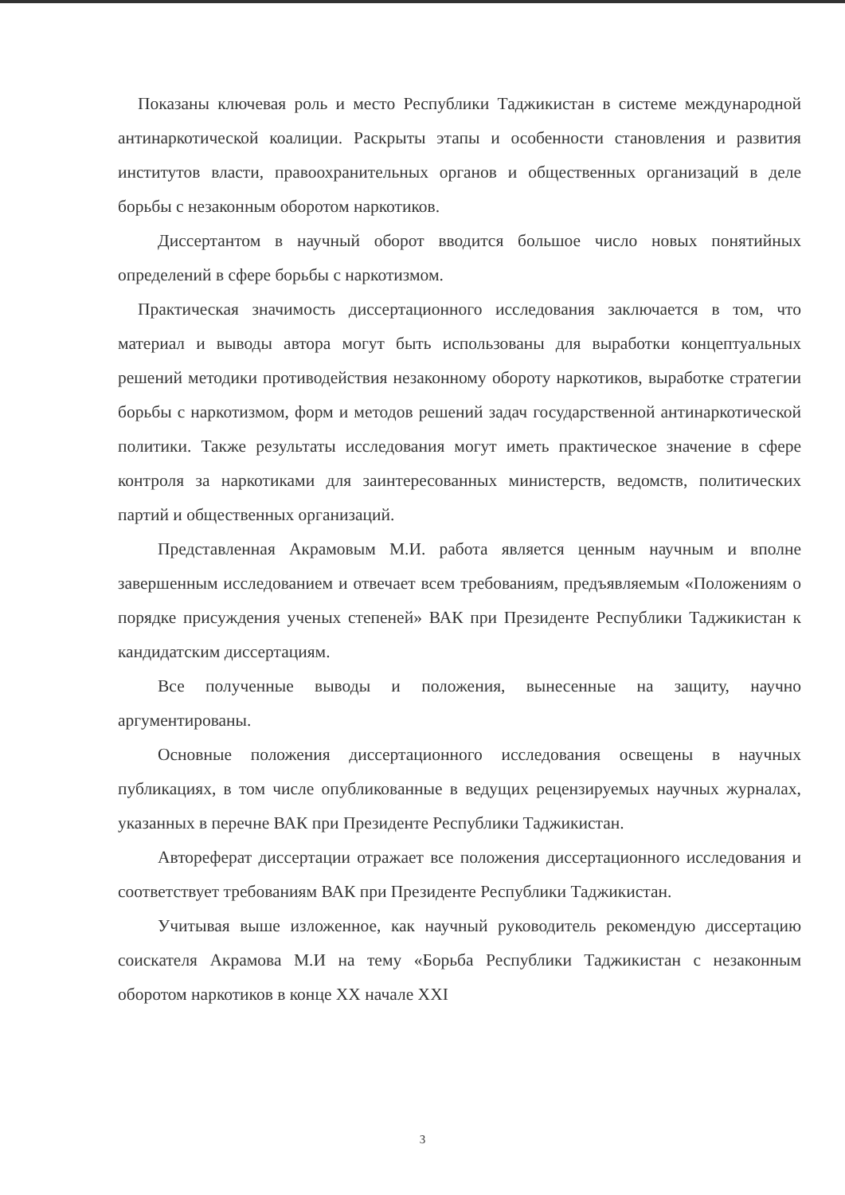Показаны ключевая роль и место Республики Таджикистан в системе международной антинаркотической коалиции. Раскрыты этапы и особенности становления и развития институтов власти, правоохранительных органов и общественных организаций в деле борьбы с незаконным оборотом наркотиков.
Диссертантом в научный оборот вводится большое число новых понятийных определений в сфере борьбы с наркотизмом.
Практическая значимость диссертационного исследования заключается в том, что материал и выводы автора могут быть использованы для выработки концептуальных решений методики противодействия незаконному обороту наркотиков, выработке стратегии борьбы с наркотизмом, форм и методов решений задач государственной антинаркотической политики. Также результаты исследования могут иметь практическое значение в сфере контроля за наркотиками для заинтересованных министерств, ведомств, политических партий и общественных организаций.
Представленная Акрамовым М.И. работа является ценным научным и вполне завершенным исследованием и отвечает всем требованиям, предъявляемым «Положениям о порядке присуждения ученых степеней» ВАК при Президенте Республики Таджикистан к кандидатским диссертациям.
Все полученные выводы и положения, вынесенные на защиту, научно аргументированы.
Основные положения диссертационного исследования освещены в научных публикациях, в том числе опубликованные в ведущих рецензируемых научных журналах, указанных в перечне ВАК при Президенте Республики Таджикистан.
Автореферат диссертации отражает все положения диссертационного исследования и соответствует требованиям ВАК при Президенте Республики Таджикистан.
Учитывая выше изложенное, как научный руководитель рекомендую диссертацию соискателя Акрамова М.И на тему «Борьба Республики Таджикистан с незаконным оборотом наркотиков в конце XX начале XXI
3